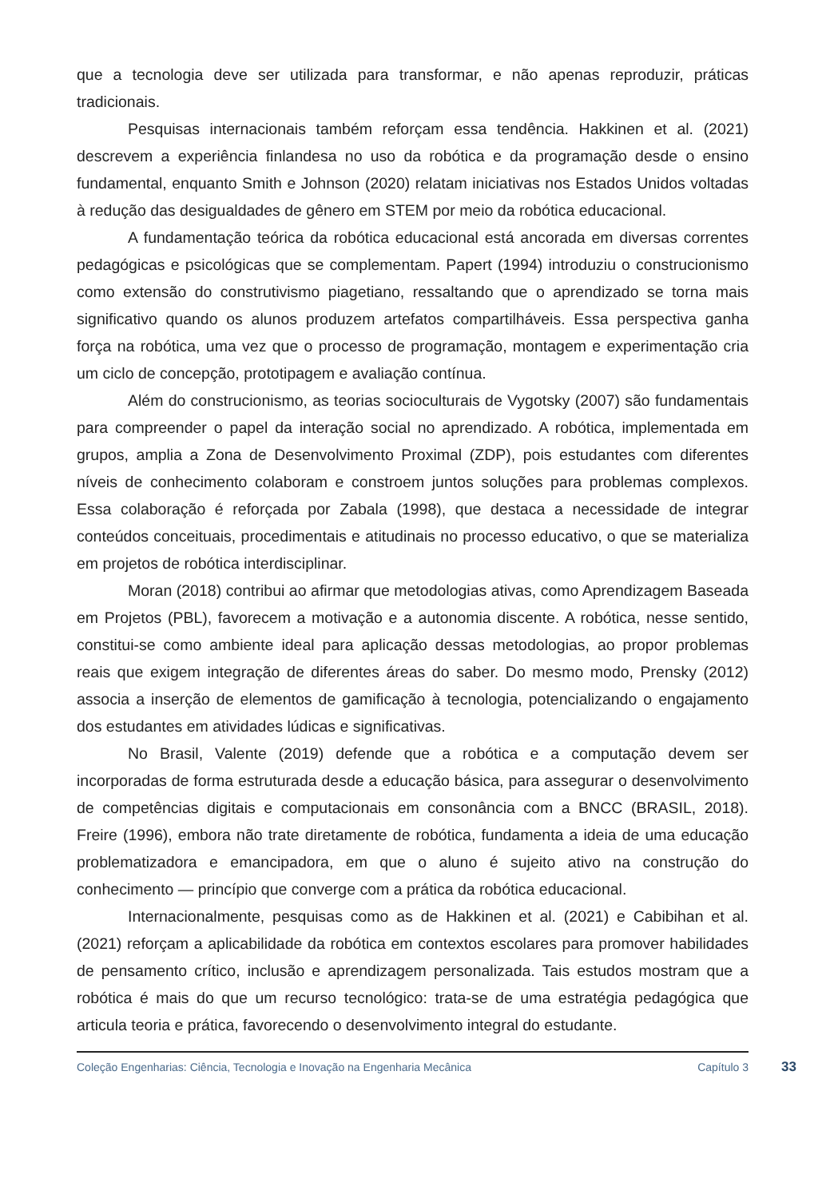que a tecnologia deve ser utilizada para transformar, e não apenas reproduzir, práticas tradicionais.
Pesquisas internacionais também reforçam essa tendência. Hakkinen et al. (2021) descrevem a experiência finlandesa no uso da robótica e da programação desde o ensino fundamental, enquanto Smith e Johnson (2020) relatam iniciativas nos Estados Unidos voltadas à redução das desigualdades de gênero em STEM por meio da robótica educacional.
A fundamentação teórica da robótica educacional está ancorada em diversas correntes pedagógicas e psicológicas que se complementam. Papert (1994) introduziu o construcionismo como extensão do construtivismo piagetiano, ressaltando que o aprendizado se torna mais significativo quando os alunos produzem artefatos compartilháveis. Essa perspectiva ganha força na robótica, uma vez que o processo de programação, montagem e experimentação cria um ciclo de concepção, prototipagem e avaliação contínua.
Além do construcionismo, as teorias socioculturais de Vygotsky (2007) são fundamentais para compreender o papel da interação social no aprendizado. A robótica, implementada em grupos, amplia a Zona de Desenvolvimento Proximal (ZDP), pois estudantes com diferentes níveis de conhecimento colaboram e constroem juntos soluções para problemas complexos. Essa colaboração é reforçada por Zabala (1998), que destaca a necessidade de integrar conteúdos conceituais, procedimentais e atitudinais no processo educativo, o que se materializa em projetos de robótica interdisciplinar.
Moran (2018) contribui ao afirmar que metodologias ativas, como Aprendizagem Baseada em Projetos (PBL), favorecem a motivação e a autonomia discente. A robótica, nesse sentido, constitui-se como ambiente ideal para aplicação dessas metodologias, ao propor problemas reais que exigem integração de diferentes áreas do saber. Do mesmo modo, Prensky (2012) associa a inserção de elementos de gamificação à tecnologia, potencializando o engajamento dos estudantes em atividades lúdicas e significativas.
No Brasil, Valente (2019) defende que a robótica e a computação devem ser incorporadas de forma estruturada desde a educação básica, para assegurar o desenvolvimento de competências digitais e computacionais em consonância com a BNCC (BRASIL, 2018). Freire (1996), embora não trate diretamente de robótica, fundamenta a ideia de uma educação problematizadora e emancipadora, em que o aluno é sujeito ativo na construção do conhecimento — princípio que converge com a prática da robótica educacional.
Internacionalmente, pesquisas como as de Hakkinen et al. (2021) e Cabibihan et al. (2021) reforçam a aplicabilidade da robótica em contextos escolares para promover habilidades de pensamento crítico, inclusão e aprendizagem personalizada. Tais estudos mostram que a robótica é mais do que um recurso tecnológico: trata-se de uma estratégia pedagógica que articula teoria e prática, favorecendo o desenvolvimento integral do estudante.
Coleção Engenharias: Ciência, Tecnologia e Inovação na Engenharia Mecânica Capítulo 3 33